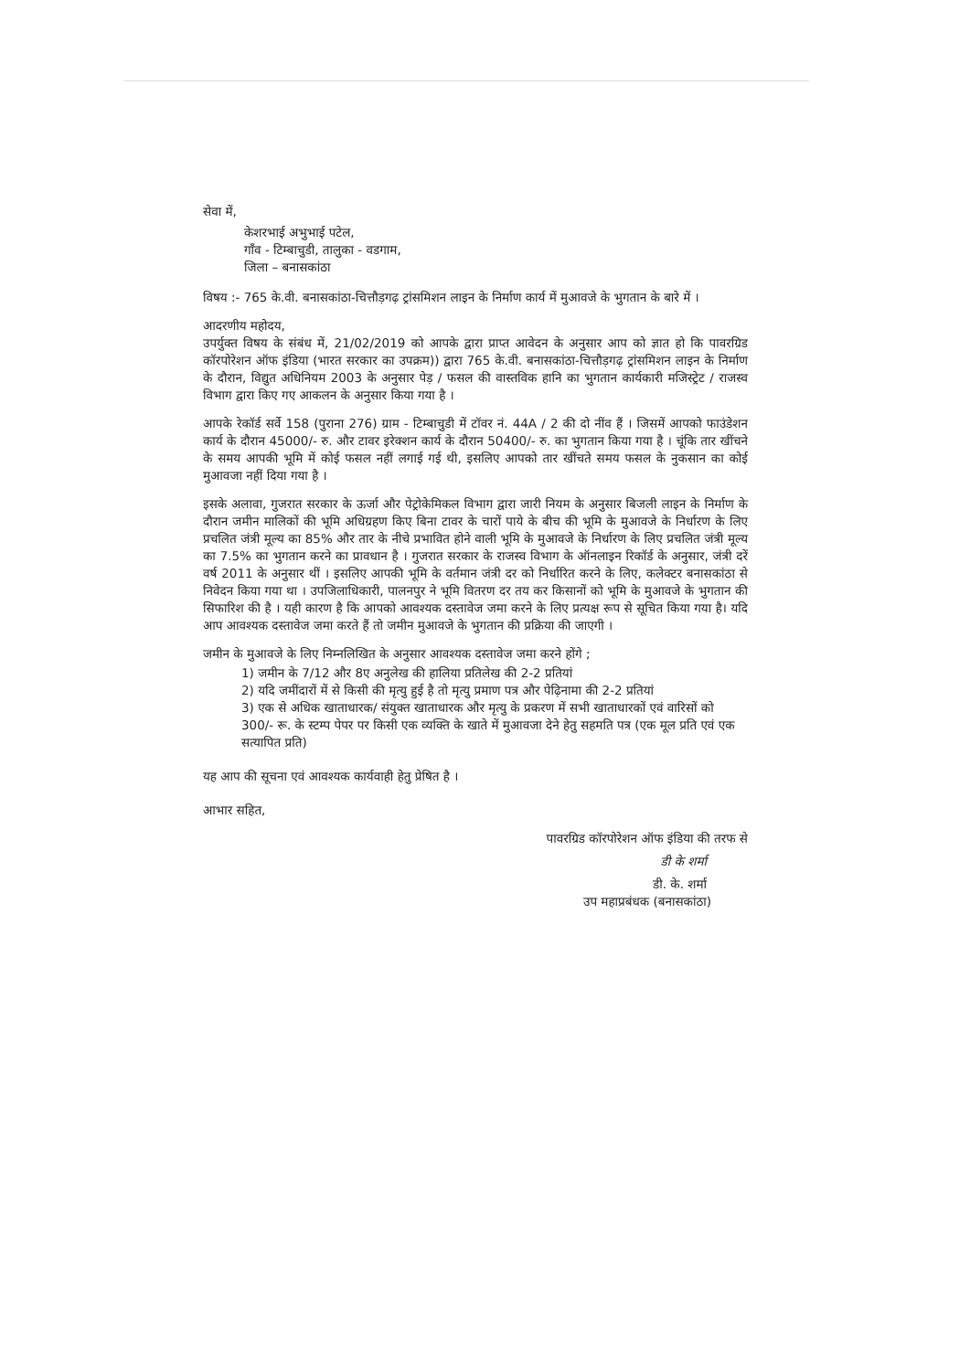सेवा में,
केशरभाई अभुभाई पटेल,
गाँव - टिम्बाचुडी, तालुका - वडगाम,
जिला – बनासकांठा
विषय :- 765 के.वी. बनासकांठा-चित्तौड़गढ़ ट्रांसमिशन लाइन के निर्माण कार्य में मुआवजे के भुगतान के बारे में ।
आदरणीय महोदय,
उपर्युक्त विषय के संबंध में, 21/02/2019 को आपके द्वारा प्राप्त आवेदन के अनुसार आप को ज्ञात हो कि पावरग्रिड कॉरपोरेशन ऑफ इंडिया (भारत सरकार का उपक्रम)) द्वारा 765 के.वी. बनासकांठा-चित्तौड़गढ़ ट्रांसमिशन लाइन के निर्माण के दौरान, विद्युत अधिनियम 2003 के अनुसार पेड़ / फसल की वास्तविक हानि का भुगतान कार्यकारी मजिस्ट्रेट / राजस्व विभाग द्वारा किए गए आकलन के अनुसार किया गया है ।
आपके रेकॉर्ड सर्वे 158 (पुराना 276) ग्राम - टिम्बाचुडी में टॉवर नं. 44A / 2 की दो नींव हैं । जिसमें आपको फाउंडेशन कार्य के दौरान 45000/- रु. और टावर इरेक्शन कार्य के दौरान 50400/- रु. का भुगतान किया गया है । चूंकि तार खींचने के समय आपकी भूमि में कोई फसल नहीं लगाई गई थी, इसलिए आपको तार खींचते समय फसल के नुकसान का कोई मुआवजा नहीं दिया गया है ।
इसके अलावा, गुजरात सरकार के ऊर्जा और पेट्रोकेमिकल विभाग द्वारा जारी नियम के अनुसार बिजली लाइन के निर्माण के दौरान जमीन मालिकों की भूमि अधिग्रहण किए बिना टावर के चारों पाये के बीच की भूमि के मुआवजे के निर्धारण के लिए प्रचलित जंत्री मूल्य का 85% और तार के नीचे प्रभावित होने वाली भूमि के मुआवजे के निर्धारण के लिए प्रचलित जंत्री मूल्य का 7.5% का भुगतान करने का प्रावधान है । गुजरात सरकार के राजस्व विभाग के ऑनलाइन रिकॉर्ड के अनुसार, जंत्री दरें वर्ष 2011 के अनुसार थीं । इसलिए आपकी भूमि के वर्तमान जंत्री दर को निर्धारित करने के लिए, कलेक्टर बनासकांठा से निवेदन किया गया था । उपजिलाधिकारी, पालनपुर ने भूमि वितरण दर तय कर किसानों को भूमि के मुआवजे के भुगतान की सिफारिश की है । यही कारण है कि आपको आवश्यक दस्तावेज जमा करने के लिए प्रत्यक्ष रूप से सूचित किया गया है। यदि आप आवश्यक दस्तावेज जमा करते हैं तो जमीन मुआवजे के भुगतान की प्रक्रिया की जाएगी ।
जमीन के मुआवजे के लिए निम्नलिखित के अनुसार आवश्यक दस्तावेज जमा करने होंगे ;
1) जमीन के 7/12 और 8ए अनुलेख की हालिया प्रतिलेख की 2-2 प्रतियां
2) यदि जमींदारों में से किसी की मृत्यु हुई है तो मृत्यु प्रमाण पत्र और पेढ़िनामा की 2-2 प्रतियां
3) एक से अधिक खाताधारक/ संयुक्त खाताधारक और मृत्यु के प्रकरण में सभी खाताधारकों एवं वारिसों को 300/- रू. के स्टम्प पेपर पर किसी एक व्यक्ति के खाते में मुआवजा देने हेतु सहमति पत्र (एक मूल प्रति एवं एक सत्यापित प्रति)
यह आप की सूचना एवं आवश्यक कार्यवाही हेतु प्रेषित है ।
आभार सहित,
पावरग्रिड कॉरपोरेशन ऑफ इंडिया की तरफ से
डी के शर्मा
डी. के. शर्मा
उप महाप्रबंधक (बनासकांठा)